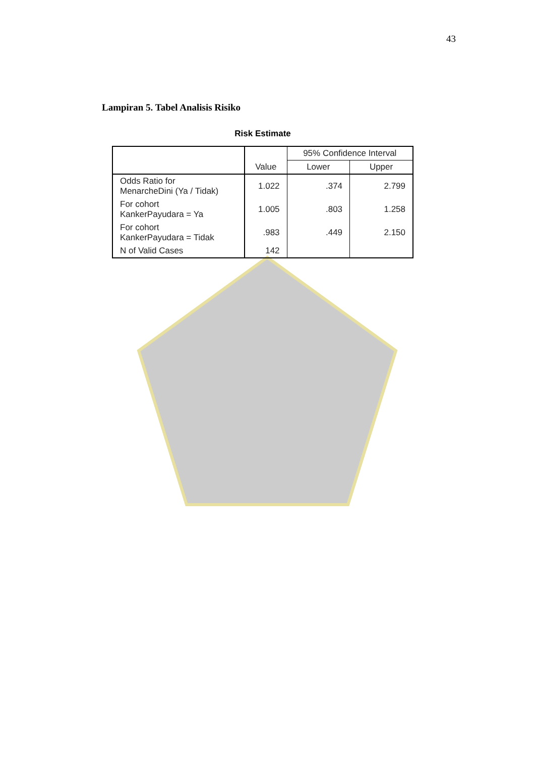43
Lampiran 5. Tabel Analisis Risiko
Risk Estimate
| | Value | 95% Confidence Interval | |
| --- | --- | --- | --- |
| | | Lower | Upper |
| Odds Ratio for MenarcheDini (Ya / Tidak) | 1.022 | .374 | 2.799 |
| For cohort KankerPayudara = Ya | 1.005 | .803 | 1.258 |
| For cohort KankerPayudara = Tidak | .983 | .449 | 2.150 |
| N of Valid Cases | 142 | | |